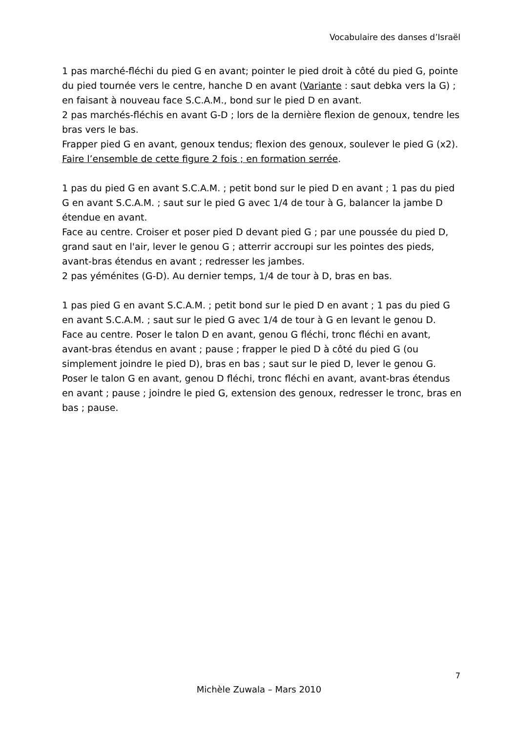Vocabulaire des danses d’Israël
1 pas marché-fléchi du pied G en avant; pointer le pied droit à côté du pied G, pointe du pied tournée vers le centre, hanche D en avant (Variante : saut debka vers la G) ; en faisant à nouveau face S.C.A.M., bond sur le pied D en avant.
2 pas marchés-fléchis en avant G-D ; lors de la dernière flexion de genoux, tendre les bras vers le bas.
Frapper pied G en avant, genoux tendus; flexion des genoux, soulever le pied G (x2).
Faire l’ensemble de cette figure 2 fois ; en formation serrée.
1 pas du pied G en avant S.C.A.M. ; petit bond sur le pied D en avant ; 1 pas du pied G en avant S.C.A.M. ; saut sur le pied G avec 1/4 de tour à G, balancer la jambe D étendue en avant.
Face au centre. Croiser et poser pied D devant pied G ; par une poussée du pied D, grand saut en l'air, lever le genou G ; atterrir accroupi sur les pointes des pieds, avant-bras étendus en avant ; redresser les jambes.
2 pas yéménites (G-D). Au dernier temps, 1/4 de tour à D, bras en bas.
1 pas pied G en avant S.C.A.M. ; petit bond sur le pied D en avant ; 1 pas du pied G en avant S.C.A.M. ; saut sur le pied G avec 1/4 de tour à G en levant le genou D.
Face au centre. Poser le talon D en avant, genou G fléchi, tronc fléchi en avant, avant-bras étendus en avant ; pause ; frapper le pied D à côté du pied G (ou simplement joindre le pied D), bras en bas ; saut sur le pied D, lever le genou G.
Poser le talon G en avant, genou D fléchi, tronc fléchi en avant, avant-bras étendus en avant ; pause ; joindre le pied G, extension des genoux, redresser le tronc, bras en bas ; pause.
7
Michèle Zuwala – Mars 2010